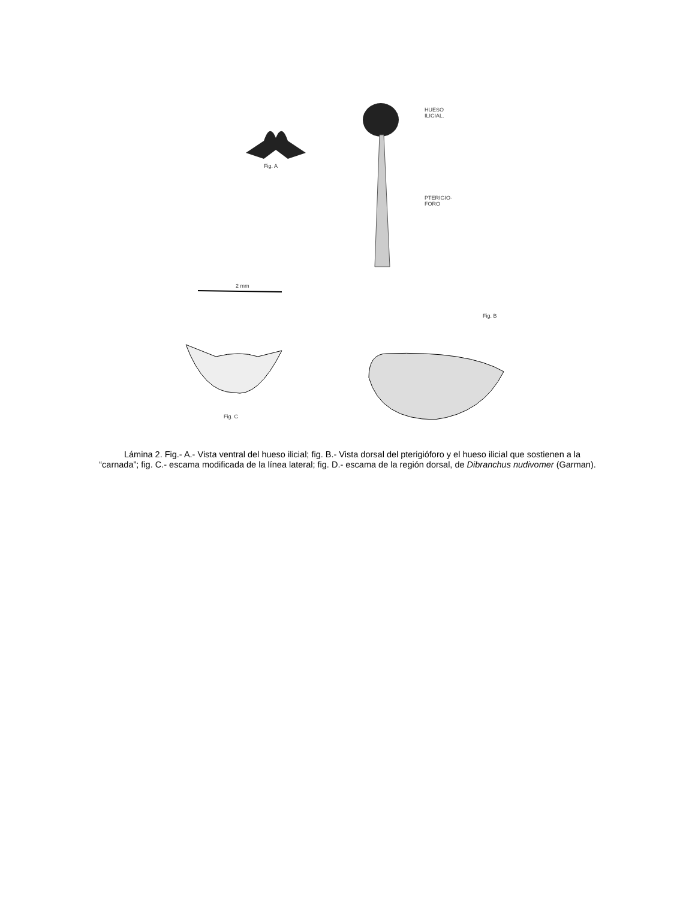HUESO
ILICIAL.
Fig. A
PTERIGIO-
FORO
2 mm
Fig. B
Fig. C
Lámina 2. Fig.- A.- Vista ventral del hueso ilicial; fig. B.- Vista dorsal del pterigióforo y el hueso ilicial que sostienen a la “carnada”; fig. C.- escama modificada de la línea lateral; fig. D.- escama de la región dorsal, de Dibranchus nudivomer (Garman).